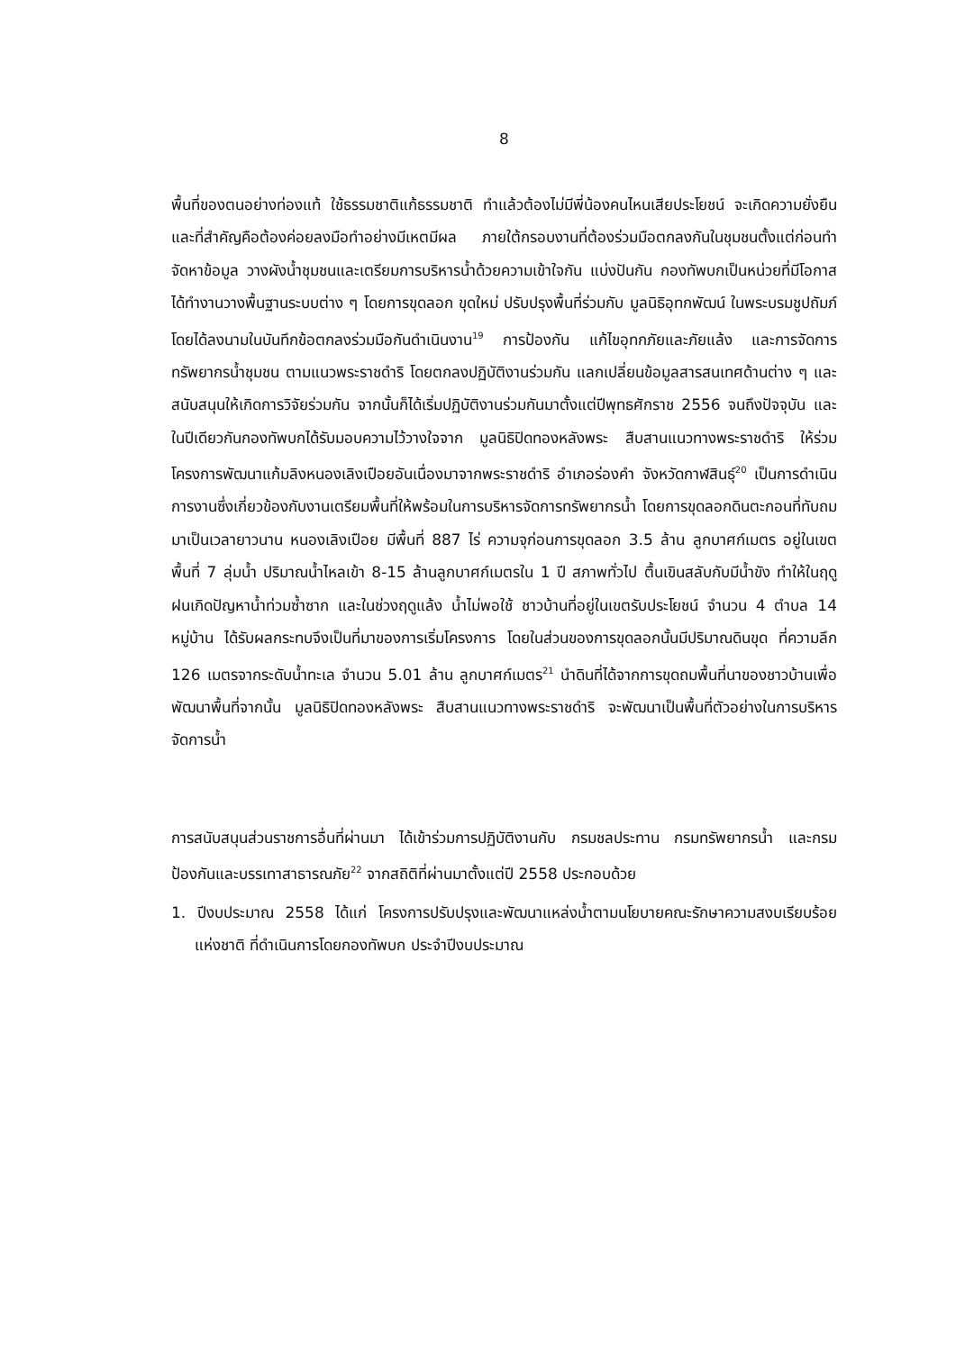8
พื้นที่ของตนอย่างท่องแท้ ใช้ธรรมชาติแก้ธรรมชาติ ทำแล้วต้องไม่มีพี่น้องคนไหนเสียประโยชน์ จะเกิดความยั่งยืนและที่สำคัญคือต้องค่อยลงมือทำอย่างมีเหตมีผล ภายใต้กรอบงานที่ต้องร่วมมือตกลงกันในชุมชนตั้งแต่ก่อนทำ จัดหาข้อมูล วางผังน้ำชุมชนและเตรียมการบริหารน้ำด้วยความเข้าใจกัน แบ่งปันกัน กองทัพบกเป็นหน่วยที่มีโอกาสได้ทำงานวางพื้นฐานระบบต่าง ๆ โดยการขุดลอก ขุดใหม่ ปรับปรุงพื้นที่ร่วมกับ มูลนิธิอุทกพัฒน์ ในพระบรมชูปถัมภ์ โดยได้ลงนามในบันทึกข้อตกลงร่วมมือกันดำเนินงาน<sup>19</sup> การป้องกัน แก้ไขอุทกภัยและภัยแล้ง และการจัดการทรัพยากรน้ำชุมชน ตามแนวพระราชดำริ โดยตกลงปฏิบัติงานร่วมกัน แลกเปลี่ยนข้อมูลสารสนเทศด้านต่าง ๆ และสนับสนุนให้เกิดการวิจัยร่วมกัน จากนั้นก็ได้เริ่มปฏิบัติงานร่วมกันมาตั้งแต่ปีพุทธศักราช 2556 จนถึงปัจจุบัน และในปีเดียวกันกองทัพบกได้รับมอบความไว้วางใจจาก มูลนิธิปิดทองหลังพระ สืบสานแนวทางพระราชดำริ ให้ร่วมโครงการพัฒนาแก้มลิงหนองเลิงเปือยอันเนื่องมาจากพระราชดำริ อำเภอร่องคำ จังหวัดกาฬสินธุ์<sup>20</sup> เป็นการดำเนินการงานซึ่งเกี่ยวข้องกับงานเตรียมพื้นที่ให้พร้อมในการบริหารจัดการทรัพยากรน้ำ โดยการขุดลอกดินตะกอนที่ทับถมมาเป็นเวลายาวนาน หนองเลิงเปือย มีพื้นที่ 887 ไร่ ความจุก่อนการขุดลอก 3.5 ล้าน ลูกบาศก์เมตร อยู่ในเขตพื้นที่ 7 ลุ่มน้ำ ปริมาณน้ำไหลเข้า 8-15 ล้านลูกบาศก์เมตรใน 1 ปี สภาพทั่วไป ตื้นเขินสลับกับมีน้ำขัง ทำให้ในฤดูฝนเกิดปัญหาน้ำท่วมซ้ำซาก และในช่วงฤดูแล้ง น้ำไม่พอใช้ ชาวบ้านที่อยู่ในเขตรับประโยชน์ จำนวน 4 ตำบล 14 หมู่บ้าน ได้รับผลกระทบจึงเป็นที่มาของการเริ่มโครงการ โดยในส่วนของการขุดลอกนั้นมีปริมาณดินขุด ที่ความลึก 126 เมตรจากระดับน้ำทะเล จำนวน 5.01 ล้าน ลูกบาศก์เมตร<sup>21</sup> นำดินที่ได้จากการขุดถมพื้นที่นาของชาวบ้านเพื่อพัฒนาพื้นที่จากนั้น มูลนิธิปิดทองหลังพระ สืบสานแนวทางพระราชดำริ จะพัฒนาเป็นพื้นที่ตัวอย่างในการบริหารจัดการน้ำ
การสนับสนุนส่วนราชการอื่นที่ผ่านมา ได้เข้าร่วมการปฏิบัติงานกับ กรมชลประทาน กรมทรัพยากรน้ำ และกรมป้องกันและบรรเทาสาธารณภัย<sup>22</sup> จากสถิติที่ผ่านมาตั้งแต่ปี 2558 ประกอบด้วย
1. ปีงบประมาณ 2558 ได้แก่ โครงการปรับปรุงและพัฒนาแหล่งน้ำตามนโยบายคณะรักษาความสงบเรียบร้อยแห่งชาติ ที่ดำเนินการโดยกองทัพบก ประจำปีงบประมาณ